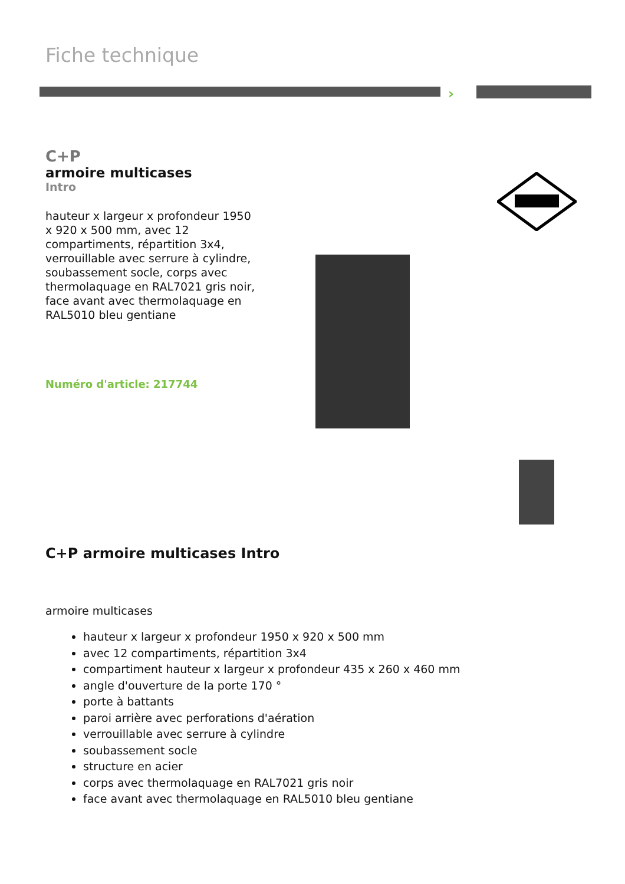Fiche technique
›
C+P
armoire multicases
Intro
hauteur x largeur x profondeur 1950 x 920 x 500 mm, avec 12 compartiments, répartition 3x4, verrouillable avec serrure à cylindre, soubassement socle, corps avec thermolaquage en RAL7021 gris noir, face avant avec thermolaquage en RAL5010 bleu gentiane
Numéro d'article: 217744
C+P armoire multicases Intro
armoire multicases
hauteur x largeur x profondeur 1950 x 920 x 500 mm
avec 12 compartiments, répartition 3x4
compartiment hauteur x largeur x profondeur 435 x 260 x 460 mm
angle d'ouverture de la porte 170 °
porte à battants
paroi arrière avec perforations d'aération
verrouillable avec serrure à cylindre
soubassement socle
structure en acier
corps avec thermolaquage en RAL7021 gris noir
face avant avec thermolaquage en RAL5010 bleu gentiane